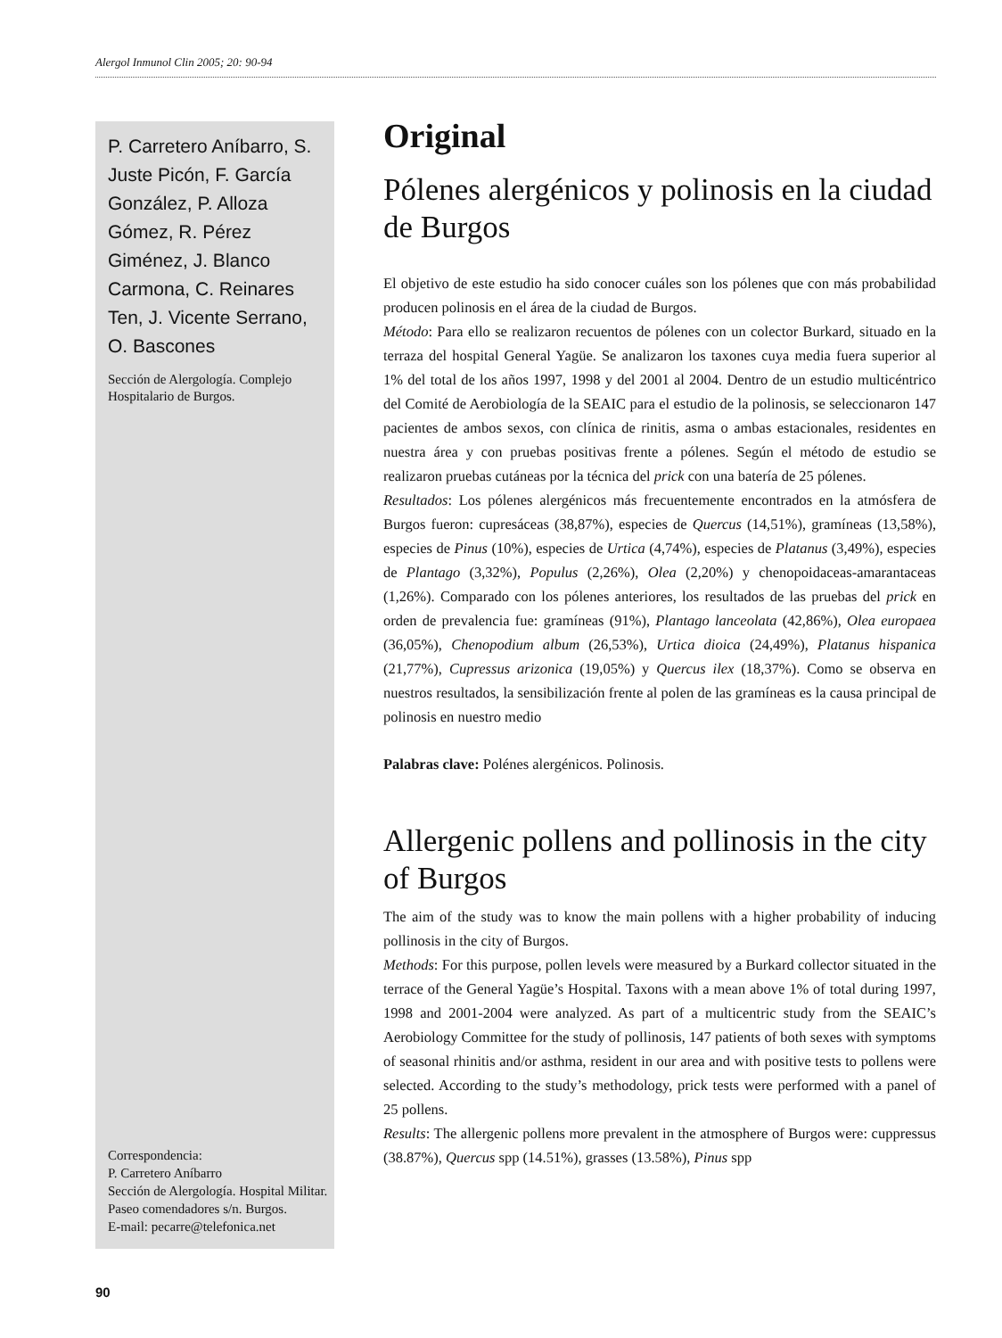Alergol Inmunol Clin 2005; 20: 90-94
P. Carretero Aníbarro, S. Juste Picón, F. García González, P. Alloza Gómez, R. Pérez Giménez, J. Blanco Carmona, C. Reinares Ten, J. Vicente Serrano, O. Bascones
Sección de Alergología. Complejo Hospitalario de Burgos.
Correspondencia:
P. Carretero Aníbarro
Sección de Alergología. Hospital Militar. Paseo comendadores s/n. Burgos.
E-mail: pecarre@telefonica.net
Original
Pólenes alergénicos y polinosis en la ciudad de Burgos
El objetivo de este estudio ha sido conocer cuáles son los pólenes que con más probabilidad producen polinosis en el área de la ciudad de Burgos.
Método: Para ello se realizaron recuentos de pólenes con un colector Burkard, situado en la terraza del hospital General Yagüe. Se analizaron los taxones cuya media fuera superior al 1% del total de los años 1997, 1998 y del 2001 al 2004. Dentro de un estudio multicéntrico del Comité de Aerobiología de la SEAIC para el estudio de la polinosis, se seleccionaron 147 pacientes de ambos sexos, con clínica de rinitis, asma o ambas estacionales, residentes en nuestra área y con pruebas positivas frente a pólenes. Según el método de estudio se realizaron pruebas cutáneas por la técnica del prick con una batería de 25 pólenes.
Resultados: Los pólenes alergénicos más frecuentemente encontrados en la atmósfera de Burgos fueron: cupresáceas (38,87%), especies de Quercus (14,51%), gramíneas (13,58%), especies de Pinus (10%), especies de Urtica (4,74%), especies de Platanus (3,49%), especies de Plantago (3,32%), Populus (2,26%), Olea (2,20%) y chenopoidaceas-amarantaceas (1,26%). Comparado con los pólenes anteriores, los resultados de las pruebas del prick en orden de prevalencia fue: gramíneas (91%), Plantago lanceolata (42,86%), Olea europaea (36,05%), Chenopodium album (26,53%), Urtica dioica (24,49%), Platanus hispanica (21,77%), Cupressus arizonica (19,05%) y Quercus ilex (18,37%). Como se observa en nuestros resultados, la sensibilización frente al polen de las gramíneas es la causa principal de polinosis en nuestro medio
Palabras clave: Polénes alergénicos. Polinosis.
Allergenic pollens and pollinosis in the city of Burgos
The aim of the study was to know the main pollens with a higher probability of inducing pollinosis in the city of Burgos.
Methods: For this purpose, pollen levels were measured by a Burkard collector situated in the terrace of the General Yagüe’s Hospital. Taxons with a mean above 1% of total during 1997, 1998 and 2001-2004 were analyzed. As part of a multicentric study from the SEAIC’s Aerobiology Committee for the study of pollinosis, 147 patients of both sexes with symptoms of seasonal rhinitis and/or asthma, resident in our area and with positive tests to pollens were selected. According to the study’s methodology, prick tests were performed with a panel of 25 pollens.
Results: The allergenic pollens more prevalent in the atmosphere of Burgos were: cuppressus (38.87%), Quercus spp (14.51%), grasses (13.58%), Pinus spp
90